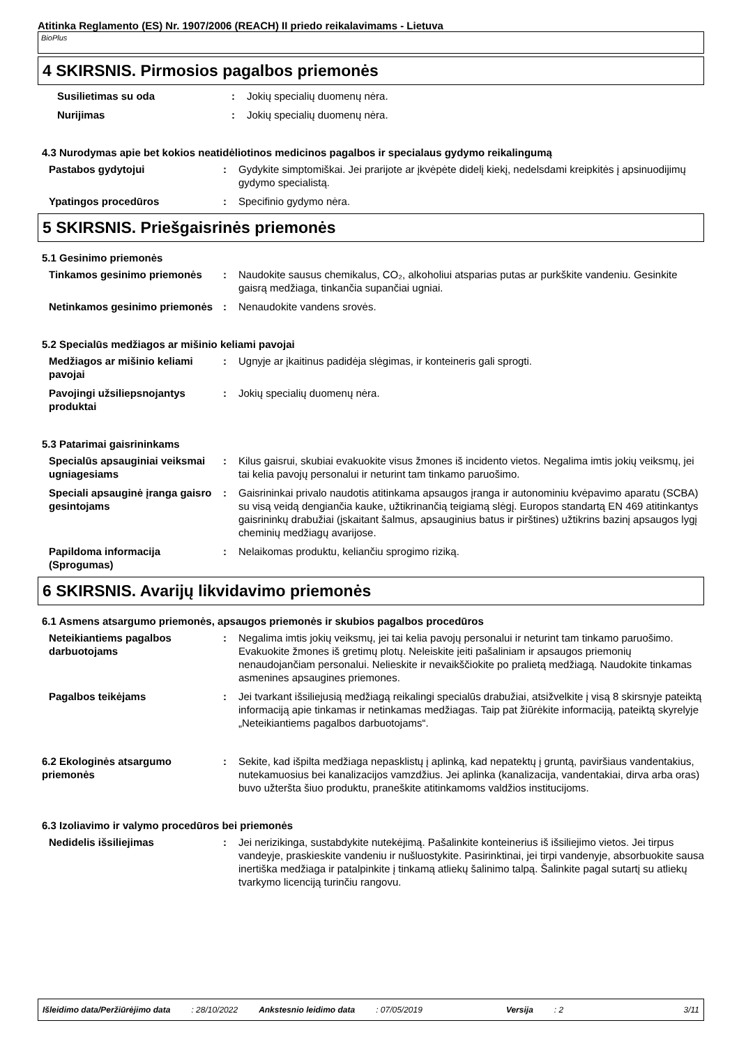Atitinka Reglamento (ES) Nr. 1907/2006 (REACH) II priedo reikalavimams - Lietuva
BioPlus
4 SKIRSNIS. Pirmosios pagalbos priemonės
Susilietimas su oda : Jokių specialių duomenų nėra.
Nurijimas : Jokių specialių duomenų nėra.
4.3 Nurodymas apie bet kokios neatidėliotinos medicinos pagalbos ir specialaus gydymo reikalingumą
Pastabos gydytojui : Gydykite simptomiškai. Jei prarijote ar įkvėpėte didelį kiekį, nedelsdami kreipkitės į apsinuodijimų gydymo specialistą.
Ypatingos procedūros : Specifinio gydymo nėra.
5 SKIRSNIS. Priešgaisrinės priemonės
5.1 Gesinimo priemonės
Tinkamos gesinimo priemonės : Naudokite sausus chemikalus, CO₂, alkoholiui atsparias putas ar purkškite vandeniu. Gesinkite gaisrą medžiaga, tinkančia supančiai ugniai.
Netinkamos gesinimo priemonės
: Nenaudokite vandens srovės.
5.2 Specialūs medžiagos ar mišinio keliami pavojai
Medžiagos ar mišinio keliami pavojai
: Ugnyje ar įkaitinus padidėja slėgimas, ir konteineris gali sprogti.
Pavojingi užsiliepsnojantys produktai
: Jokių specialių duomenų nėra.
5.3 Patarimai gaisrininkams
Specialūs apsauginiai veiksmai ugniagesiams
: Kilus gaisrui, skubiai evakuokite visus žmones iš incidento vietos. Negalima imtis jokių veiksmų, jei tai kelia pavojų personalui ir neturint tam tinkamo paruošimo.
Speciali apsauginė įranga gaisro gesintojams
: Gaisrininkai privalo naudotis atitinkama apsaugos įranga ir autonominiu kvėpavimo aparatu (SCBA) su visą veidą dengiančia kauke, užtikrinančią teigiamą slėgį. Europos standartą EN 469 atitinkantys gaisrininkų drabužiai (įskaitant šalmus, apsauginius batus ir pirštines) užtikrins bazinį apsaugos lygį cheminių medžiagų avarijose.
Papildoma informacija (Sprogumas)
: Nelaikomas produktu, keliančiu sprogimo riziką.
6 SKIRSNIS. Avarijų likvidavimo priemonės
6.1 Asmens atsargumo priemonės, apsaugos priemonės ir skubios pagalbos procedūros
Neteikiantiems pagalbos darbuotojams
: Negalima imtis jokių veiksmų, jei tai kelia pavojų personalui ir neturint tam tinkamo paruošimo. Evakuokite žmones iš gretimų plotų. Neleiskite įeiti pašaliniam ir apsaugos priemonių nenaudojančiam personalui. Nelieskite ir nevaikščiokite po pralietą medžiagą. Naudokite tinkamas asmenines apsaugines priemones.
Pagalbos teikėjams : Jei tvarkant išsiliejusią medžiagą reikalingi specialūs drabužiai, atsižvelkite į visą 8 skirsnyje pateiktą informaciją apie tinkamas ir netinkamas medžiagas. Taip pat žiūrėkite informaciją, pateiktą skyrelyje „Neteikiantiems pagalbos darbuotojams“.
6.2 Ekologinės atsargumo priemonės
: Sekite, kad išpilta medžiaga nepasklistų į aplinką, kad nepatektų į gruntą, paviršiaus vandentakius, nutekamuosius bei kanalizacijos vamzdžius. Jei aplinka (kanalizacija, vandentakiai, dirva arba oras) buvo užteršta šiuo produktu, praneškite atitinkamoms valdžios institucijoms.
6.3 Izoliavimo ir valymo procedūros bei priemonės
Nedidelis išsiliejimas : Jei nerizikinga, sustabdykite nutekėjimą. Pašalinkite konteinerius iš išsiliejimo vietos. Jei tirpus vandeyje, praskieskite vandeniu ir nušluostykite. Pasirinktinai, jei tirpi vandenyje, absorbuokite sausa inertiška medžiaga ir patalpinkite į tinkamą atliekų šalinimo talpą. Šalinkite pagal sutartį su atliekų tvarkymo licenciją turinčiu rangovu.
Išleidimo data/Peržiūrėjimo data: 28/10/2022 Ankstesnio leidimo data: 07/05/2019 Versija: 2 3/11